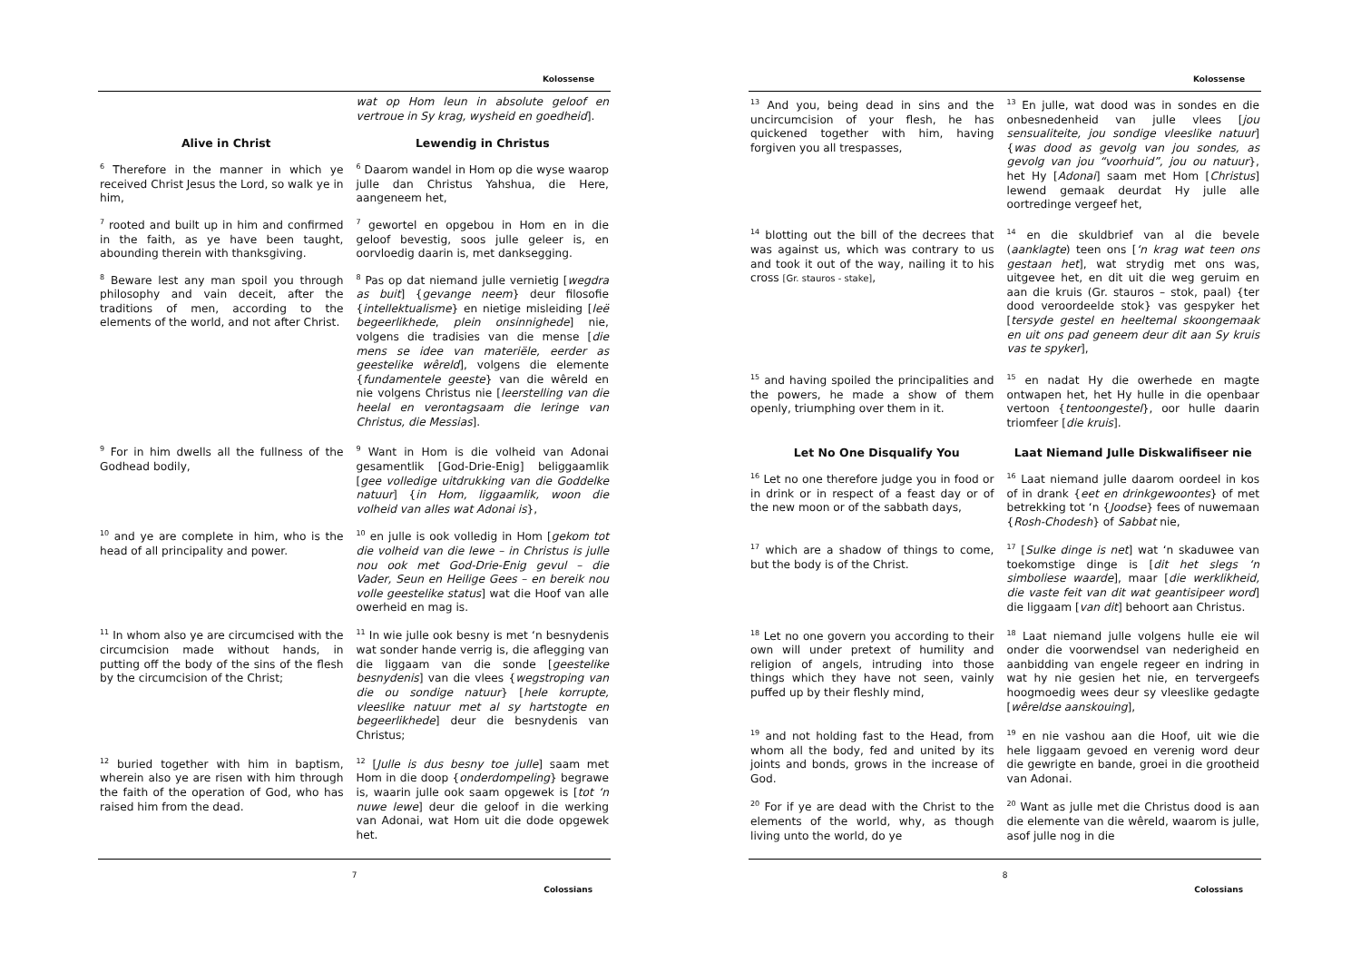Kolossense
| | wat op Hom leun in absolute geloof en vertroue in Sy krag, wysheid en goedheid ]. |
| Alive in Christ | Lewendig in Christus |
| <sup>6</sup> Therefore in the manner in which ye received Christ Jesus the Lord, so walk ye in him, | <sup>6</sup> Daarom wandel in Hom op die wyse waarop julle dan Christus Yahshua, die Here, aangeneem het, |
| <sup>7</sup> rooted and built up in him and confirmed in the faith, as ye have been taught, abounding therein with thanksgiving. | <sup>7</sup> gewortel en opgebou in Hom en in die geloof bevestig, soos julle geleer is, en oorvloedig daarin is, met danksegging. |
| <sup>8</sup> Beware lest any man spoil you through philosophy and vain deceit, after the traditions of men, according to the elements of the world, and not after Christ. | <sup>8</sup> Pas op dat niemand julle vernietig [ wegdra as buit ] { gevange neem } deur filosofie { intellektualisme } en nietige misleiding [ leë begeerlikhede , plein onsinnighede ] nie, volgens die tradisies van die mense [ die mens se idee van materiële, eerder as geestelike wêreld ], volgens die elemente { fundamentele geeste } van die wêreld en nie volgens Christus nie [ leerstelling van die heelal en verontagsaam die leringe van Christus, die Messias ]. |
| <sup>9</sup> For in him dwells all the fullness of the Godhead bodily, | <sup>9</sup> Want in Hom is die volheid van Adonai gesamentlik [God-Drie-Enig] beliggaamlik [ gee volledige uitdrukking van die Goddelke natuur ] { in Hom, liggaamlik, woon die volheid van alles wat Adonai is }, |
| <sup>10</sup> and ye are complete in him, who is the head of all principality and power. | <sup>10</sup> en julle is ook volledig in Hom [ gekom tot die volheid van die lewe – in Christus is julle nou ook met God-Drie-Enig gevul – die Vader, Seun en Heilige Gees – en bereik nou volle geestelike status ] wat die Hoof van alle owerheid en mag is. |
| <sup>11</sup> In whom also ye are circumcised with the circumcision made without hands, in putting off the body of the sins of the flesh by the circumcision of the Christ; | <sup>11</sup> In wie julle ook besny is met ‘n besnydenis wat sonder hande verrig is, die aflegging van die liggaam van die sonde [ geestelike besnydenis ] van die vlees { wegstroping van die ou sondige natuur } [ hele korrupte, vleeslike natuur met al sy hartstogte en begeerlikhede ] deur die besnydenis van Christus; |
| <sup>12</sup> buried together with him in baptism, wherein also ye are risen with him through the faith of the operation of God, who has raised him from the dead. | <sup>12</sup> [ Julle is dus besny toe julle ] saam met Hom in die doop { onderdompeling } begrawe is, waarin julle ook saam opgewek is [ tot ‘n nuwe lewe ] deur die geloof in die werking van Adonai, wat Hom uit die dode opgewek het. |
7
Colossians
Kolossense
| <sup>13</sup> And you, being dead in sins and the uncircumcision of your flesh, he has quickened together with him, having forgiven you all trespasses, | <sup>13</sup> En julle, wat dood was in sondes en die onbesnedenheid van julle vlees [ jou sensualiteite, jou sondige vleeslike natuur ] { was dood as gevolg van jou sondes, as gevolg van jou “voorhuid”, jou ou natuur }, het Hy [ Adonai ] saam met Hom [ Christus ] lewend gemaak deurdat Hy julle alle oortredinge vergeef het, |
| <sup>14</sup> blotting out the bill of the decrees that was against us, which was contrary to us and took it out of the way, nailing it to his cross [Gr. stauros - stake] , | <sup>14</sup> en die skuldbrief van al die bevele ( aanklagte ) teen ons [ ‘n krag wat teen ons gestaan het ], wat strydig met ons was, uitgevee het, en dit uit die weg geruim en aan die kruis (Gr. stauros – stok, paal) {ter dood veroordeelde stok} vas gespyker het [ tersyde gestel en heeltemal skoongemaak en uit ons pad geneem deur dit aan Sy kruis vas te spyker ], |
| <sup>15</sup> and having spoiled the principalities and the powers, he made a show of them openly, triumphing over them in it. | <sup>15</sup> en nadat Hy die owerhede en magte ontwapen het, het Hy hulle in die openbaar vertoon { tentoongestel }, oor hulle daarin triomfeer [ die kruis ]. |
| Let No One Disqualify You | Laat Niemand Julle Diskwalifiseer nie |
| <sup>16</sup> Let no one therefore judge you in food or in drink or in respect of a feast day or of the new moon or of the sabbath days, | <sup>16</sup> Laat niemand julle daarom oordeel in kos of in drank { eet en drinkgewoontes } of met betrekking tot ‘n { Joodse } fees of nuwemaan { Rosh-Chodesh } of Sabbat nie, |
| <sup>17</sup> which are a shadow of things to come, but the body is of the Christ. | <sup>17</sup> [ Sulke dinge is net ] wat ‘n skaduwee van toekomstige dinge is [ dit het slegs ‘n simboliese waarde ], maar [ die werklikheid, die vaste feit van dit wat geantisipeer word ] die liggaam [ van dit ] behoort aan Christus. |
| <sup>18</sup> Let no one govern you according to their own will under pretext of humility and religion of angels, intruding into those things which they have not seen, vainly puffed up by their fleshly mind, | <sup>18</sup> Laat niemand julle volgens hulle eie wil onder die voorwendsel van nederigheid en aanbidding van engele regeer en indring in wat hy nie gesien het nie, en tervergeefs hoogmoedig wees deur sy vleeslike gedagte [ wêreldse aanskouing ], |
| <sup>19</sup> and not holding fast to the Head, from whom all the body, fed and united by its joints and bonds, grows in the increase of God. | <sup>19</sup> en nie vashou aan die Hoof, uit wie die hele liggaam gevoed en verenig word deur die gewrigte en bande, groei in die grootheid van Adonai. |
| <sup>20</sup> For if ye are dead with the Christ to the elements of the world, why, as though living unto the world, do ye | <sup>20</sup> Want as julle met die Christus dood is aan die elemente van die wêreld, waarom is julle, asof julle nog in die |
8
Colossians